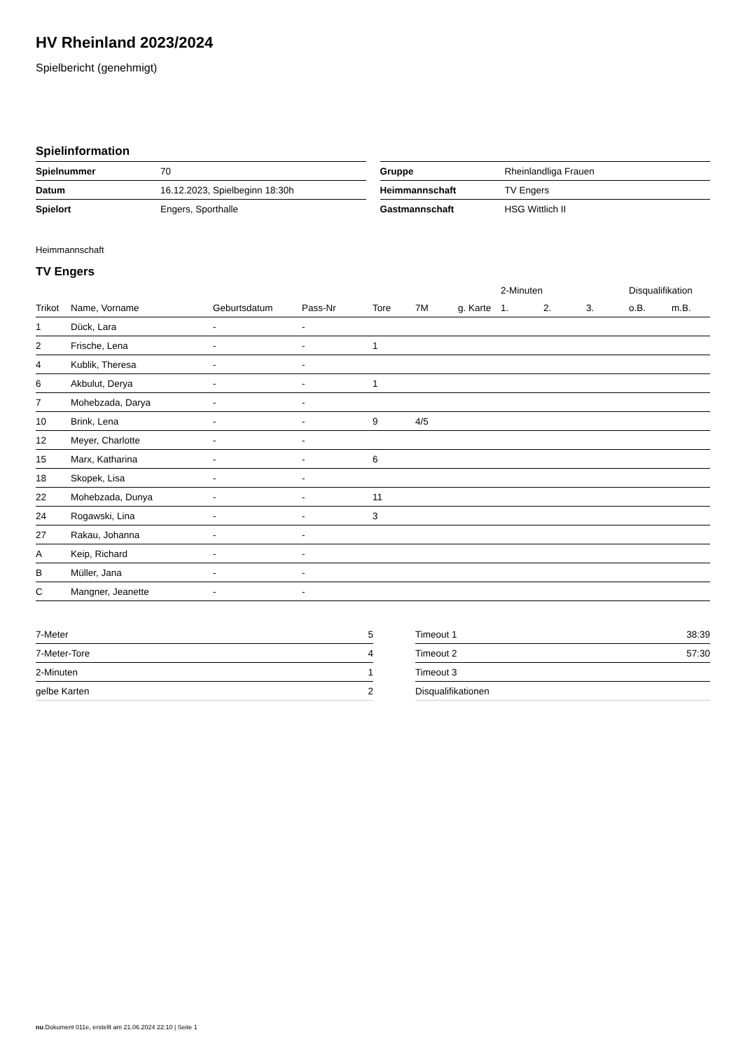HV Rheinland 2023/2024
Spielbericht (genehmigt)
Spielinformation
| Spielnummer | 70 |
| Datum | 16.12.2023, Spielbeginn 18:30h |
| Spielort | Engers, Sporthalle |
| Gruppe | Rheinlandliga Frauen |
| Heimmannschaft | TV Engers |
| Gastmannschaft | HSG Wittlich II |
Heimmannschaft
TV Engers
| | | | | | | | 2-Minuten | | | Disqualifikation | |
| --- | --- | --- | --- | --- | --- | --- | --- | --- | --- | --- | --- |
| Trikot | Name, Vorname | Geburtsdatum | Pass-Nr | Tore | 7M | g. Karte | 1. | 2. | 3. | o.B. | m.B. |
| 1 | Dück, Lara | - | - | | | | | | | | |
| 2 | Frische, Lena | - | - | 1 | | | | | | | |
| 4 | Kublik, Theresa | - | - | | | | | | | | |
| 6 | Akbulut, Derya | - | - | 1 | | | | | | | |
| 7 | Mohebzada, Darya | - | - | | | | | | | | |
| 10 | Brink, Lena | - | - | 9 | 4/5 | | | | | | |
| 12 | Meyer, Charlotte | - | - | | | | | | | | |
| 15 | Marx, Katharina | - | - | 6 | | | | | | | |
| 18 | Skopek, Lisa | - | - | | | | | | | | |
| 22 | Mohebzada, Dunya | - | - | 11 | | | | | | | |
| 24 | Rogawski, Lina | - | - | 3 | | | | | | | |
| 27 | Rakau, Johanna | - | - | | | | | | | | |
| A | Keip, Richard | - | - | | | | | | | | |
| B | Müller, Jana | - | - | | | | | | | | |
| C | Mangner, Jeanette | - | - | | | | | | | | |
| 7-Meter | 5 |
| 7-Meter-Tore | 4 |
| 2-Minuten | 1 |
| gelbe Karten | 2 |
| Timeout 1 | 38:39 |
| Timeout 2 | 57:30 |
| Timeout 3 | |
| Disqualifikationen | |
nu.Dokument 011e, erstellt am 21.06.2024 22:10 | Seite 1